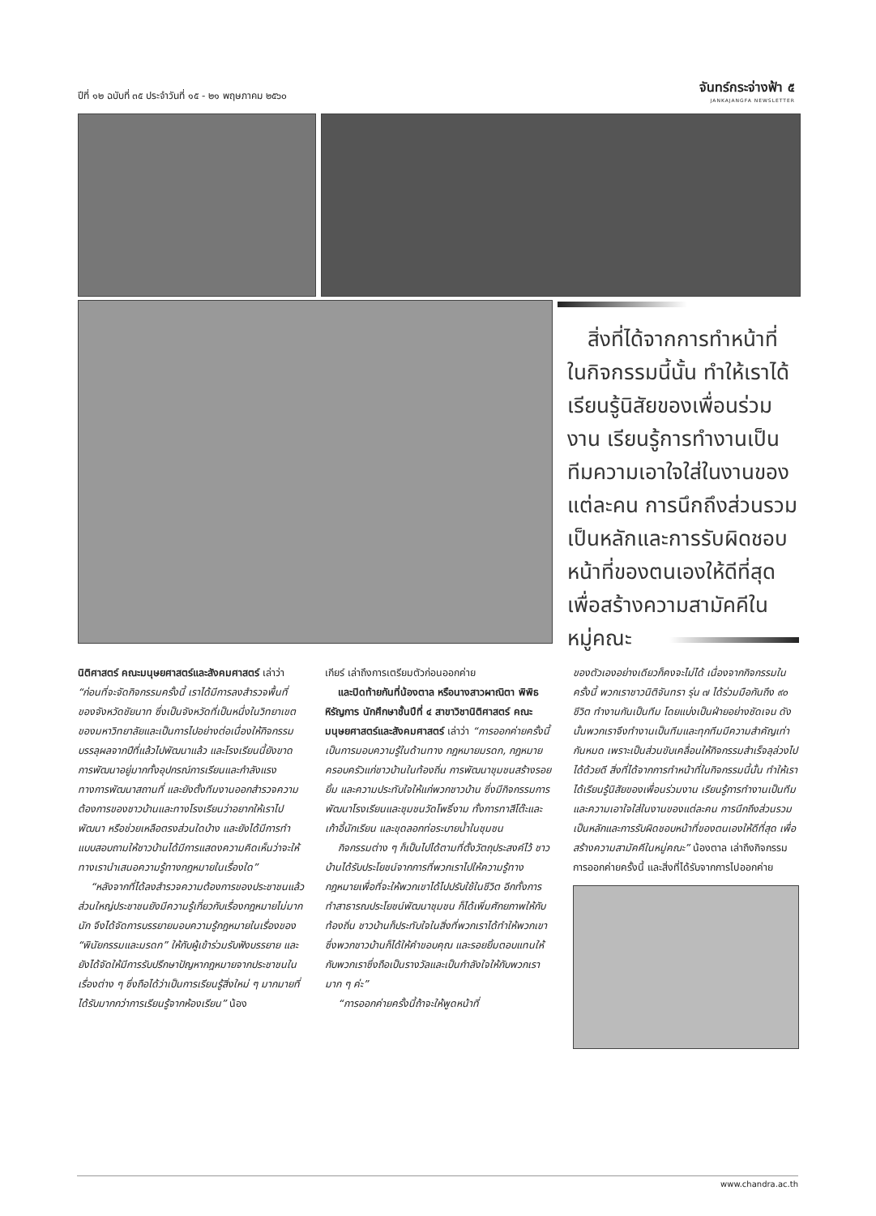ปีที่ ๑๒ ฉบับที่ ๓๕ ประจำวันที่ ๑๕ - ๒๑ พฤษภาคม ๒๕๖๐
จันทร์กระจ่างฟ้า ๕
JANKAJANGFA NEWSLETTER
สิ่งที่ได้จากการทำหน้าที่ ในกิจกรรมนี้นั้น ทำให้เราได้ เรียนรู้นิสัยของเพื่อนร่วม งาน เรียนรู้การทำงานเป็น ทีมความเอาใจใส่ในงานของ แต่ละคน การนึกถึงส่วนรวม เป็นหลักและการรับผิดชอบ หน้าที่ของตนเองให้ดีที่สุด เพื่อสร้างความสามัคคีใน หมู่คณะ
นิติศาสตร์ คณะมนุษยศาสตร์และสังคมศาสตร์ เล่าว่า “ก่อนที่จะจัดกิจกรรมครั้งนี้ เราได้มีการลงสำรวจพื้นที่ของจังหวัดชัยนาท ซึ่งเป็นจังหวัดที่เป็นหนึ่งในวิทยาเขตของมหาวิทยาลัยและเป็นการไปอย่างต่อเนื่องให้กิจกรรมบรรลุผลจากปีที่แล้วไปพัฒนาแล้ว และโรงเรียนนี้ยังขาดการพัฒนาอยู่มากทั้งอุปกรณ์การเรียนและกำลังแรงทางการพัฒนาสถานที่ และยังตั้งทีมงานออกสำรวจความต้องการของชาวบ้านและทางโรงเรียนว่าอยากให้เราไปพัฒนา หรือช่วยเหลือตรงส่วนใดบ้าง และยังได้มีการทำแบบสอบถามให้ชาวบ้านได้มีการแสดงความคิดเห็นว่าจะให้ทางเรานำเสนอความรู้ทางกฎหมายในเรื่องใด”
“หลังจากที่ได้ลงสำรวจความต้องการของประชาชนแล้ว ส่วนใหญ่ประชาชนยังมีความรู้เกี่ยวกับเรื่องกฎหมายไม่มากนัก จึงได้จัดการบรรยายมอบความรู้กฎหมายในเรื่องของ “พินัยกรรมและมรดก” ให้กับผู้เข้าร่วมรับฟังบรรยาย และยังได้จัดให้มีการรับปรึกษาปัญหากฎหมายจากประชาชนในเรื่องต่าง ๆ ซึ่งถือได้ว่าเป็นการเรียนรู้สิ่งใหม่ ๆ มากมายที่ได้รับมากกว่าการเรียนรู้จากห้องเรียน” น้อง
เกียร์ เล่าถึงการเตรียมตัวก่อนออกค่าย
และปิดท้ายกันที่น้องตาล หรือนางสาวผาณิตา พิพิธหิรัญการ นักศึกษาชั้นปีที่ ๔ สาขาวิชานิติศาสตร์ คณะมนุษยศาสตร์และสังคมศาสตร์ เล่าว่า “การออกค่ายครั้งนี้เป็นการมอบความรู้ในด้านทาง กฎหมายมรดก, กฎหมายครอบครัวแก่ชาวบ้านในท้องถิ่น การพัฒนาชุมชนสร้างรอยยิ้ม และความประทับใจให้แก่พวกชาวบ้าน ซึ่งมีกิจกรรมการพัฒนาโรงเรียนและชุมชนวัดโพธิ์งาม ทั้งการทาสีโต๊ะและเก้าอี้นักเรียน และขุดลอกท่อระบายน้ำในชุมชน
กิจกรรมต่าง ๆ ก็เป็นไปได้ตามที่ตั้งวัตถุประสงค์ไว้ ชาวบ้านได้รับประโยชน์จากการที่พวกเราไปให้ความรู้ทางกฎหมายเพื่อที่จะให้พวกเขาได้ไปปรับใช้ในชีวิต อีกทั้งการทำสาธารณประโยชน์พัฒนาชุมชน ก็ได้เพิ่มศักยภาพให้กับท้องถิ่น ชาวบ้านก็ประทับใจในสิ่งที่พวกเราได้ทำให้พวกเขา ซึ่งพวกชาวบ้านก็ได้ให้คำขอบคุณ และรอยยิ้มตอบแทนให้กับพวกเราซึ่งถือเป็นรางวัลและเป็นกำลังใจให้กับพวกเรามาก ๆ ค่ะ”
“การออกค่ายครั้งนี้ถ้าจะให้พูดหน้าที่
ของตัวเองอย่างเดียวก็คงจะไม่ได้ เนื่องจากกิจกรรมในครั้งนี้ พวกเราชาวนิติจันทรา รุ่น ๗ ได้ร่วมมือกันถึง ๙๐ ชีวิต ทำงานกันเป็นทีม โดยแบ่งเป็นฝ่ายอย่างชัดเจน ดังนั้นพวกเราจึงทำงานเป็นทีมและทุกทีมมีความสำคัญเท่ากันหมด เพราะเป็นส่วนขับเคลื่อนให้กิจกรรมสำเร็จลุล่วงไปได้ด้วยดี สิ่งที่ได้จากการทำหน้าที่ในกิจกรรมนี้นั้น ทำให้เราได้เรียนรู้นิสัยของเพื่อนร่วมงาน เรียนรู้การทำงานเป็นทีม และความเอาใจใส่ในงานของแต่ละคน การนึกถึงส่วนรวมเป็นหลักและการรับผิดชอบหน้าที่ของตนเองให้ดีที่สุด เพื่อสร้างความสามัคคีในหมู่คณะ” น้องตาล เล่าถึงกิจกรรมการออกค่ายครั้งนี้ และสิ่งที่ได้รับจากการไปออกค่าย
www.chandra.ac.th